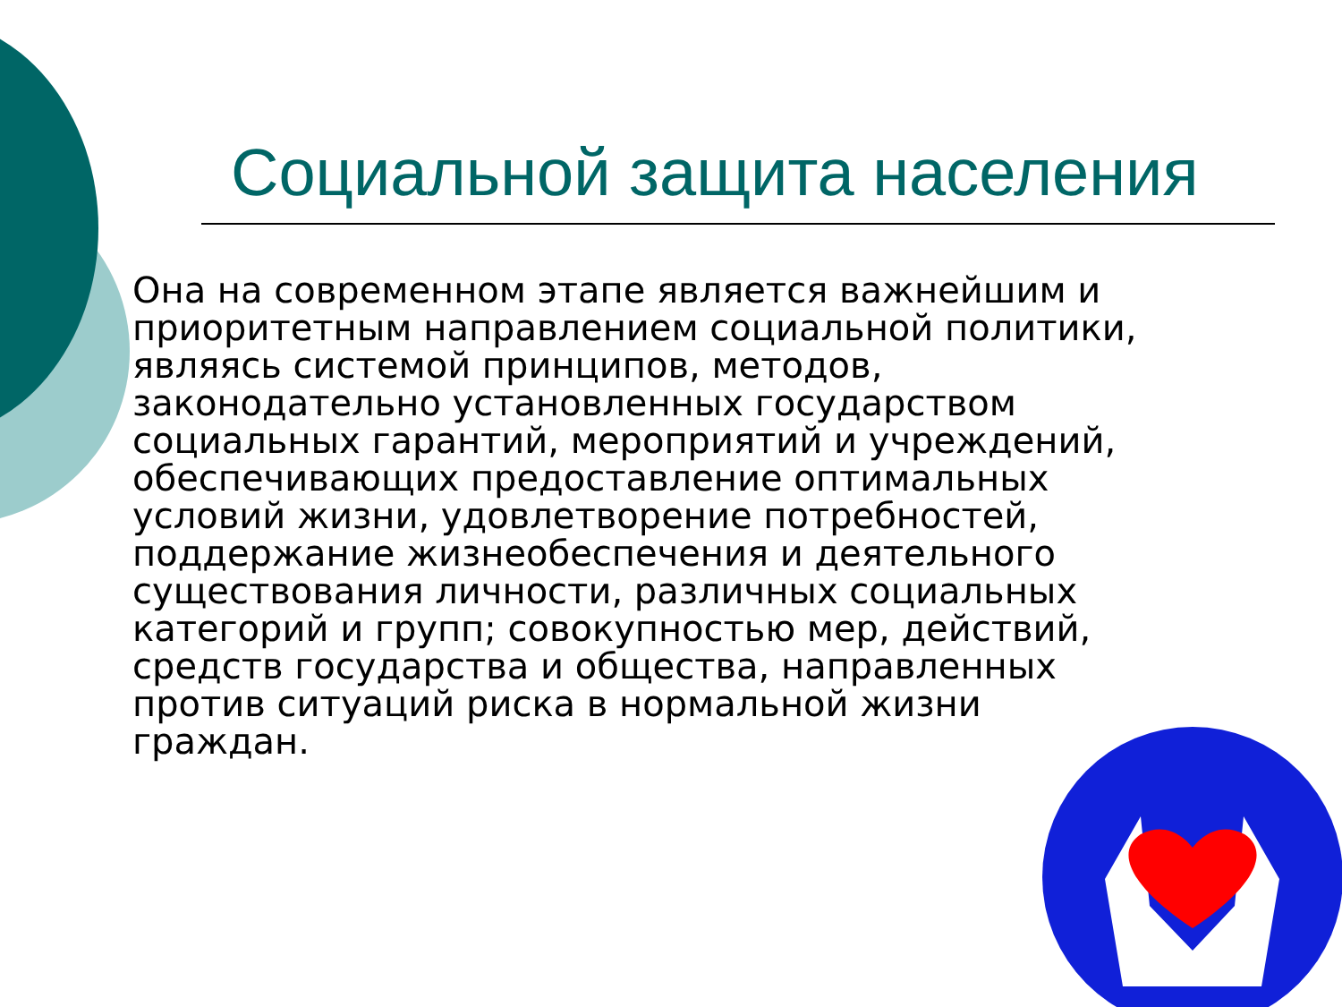Социальной защита населения
Она на современном этапе является важнейшим и приоритетным направлением социальной политики, являясь системой принципов, методов, законодательно установленных государством социальных гарантий, мероприятий и учреждений, обеспечивающих предоставление оптимальных условий жизни, удовлетворение потребностей, поддержание жизнеобеспечения и деятельного существования личности, различных социальных категорий и групп; совокупностью мер, действий, средств государства и общества, направленных против ситуаций риска в нормальной жизни граждан.